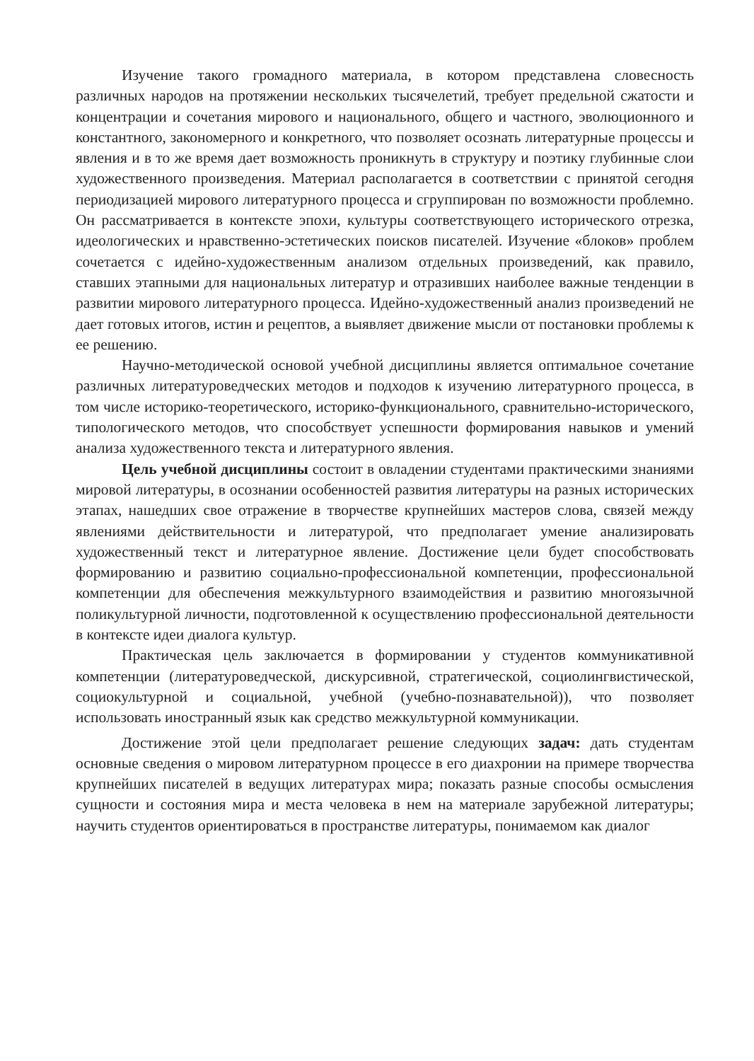Изучение такого громадного материала, в котором представлена словесность различных народов на протяжении нескольких тысячелетий, требует предельной сжатости и концентрации и сочетания мирового и национального, общего и частного, эволюционного и константного, закономерного и конкретного, что позволяет осознать литературные процессы и явления и в то же время дает возможность проникнуть в структуру и поэтику глубинные слои художественного произведения. Материал располагается в соответствии с принятой сегодня периодизацией мирового литературного процесса и сгруппирован по возможности проблемно. Он рассматривается в контексте эпохи, культуры соответствующего исторического отрезка, идеологических и нравственно-эстетических поисков писателей. Изучение «блоков» проблем сочетается с идейно-художественным анализом отдельных произведений, как правило, ставших этапными для национальных литератур и отразивших наиболее важные тенденции в развитии мирового литературного процесса. Идейно-художественный анализ произведений не дает готовых итогов, истин и рецептов, а выявляет движение мысли от постановки проблемы к ее решению.
Научно-методической основой учебной дисциплины является оптимальное сочетание различных литературоведческих методов и подходов к изучению литературного процесса, в том числе историко-теоретического, историко-функционального, сравнительно-исторического, типологического методов, что способствует успешности формирования навыков и умений анализа художественного текста и литературного явления.
Цель учебной дисциплины состоит в овладении студентами практическими знаниями мировой литературы, в осознании особенностей развития литературы на разных исторических этапах, нашедших свое отражение в творчестве крупнейших мастеров слова, связей между явлениями действительности и литературой, что предполагает умение анализировать художественный текст и литературное явление. Достижение цели будет способствовать формированию и развитию социально-профессиональной компетенции, профессиональной компетенции для обеспечения межкультурного взаимодействия и развитию многоязычной поликультурной личности, подготовленной к осуществлению профессиональной деятельности в контексте идеи диалога культур.
Практическая цель заключается в формировании у студентов коммуникативной компетенции (литературоведческой, дискурсивной, стратегической, социолингвистической, социокультурной и социальной, учебной (учебно-познавательной)), что позволяет использовать иностранный язык как средство межкультурной коммуникации.
Достижение этой цели предполагает решение следующих задач: дать студентам основные сведения о мировом литературном процессе в его диахронии на примере творчества крупнейших писателей в ведущих литературах мира; показать разные способы осмысления сущности и состояния мира и места человека в нем на материале зарубежной литературы; научить студентов ориентироваться в пространстве литературы, понимаемом как диалог